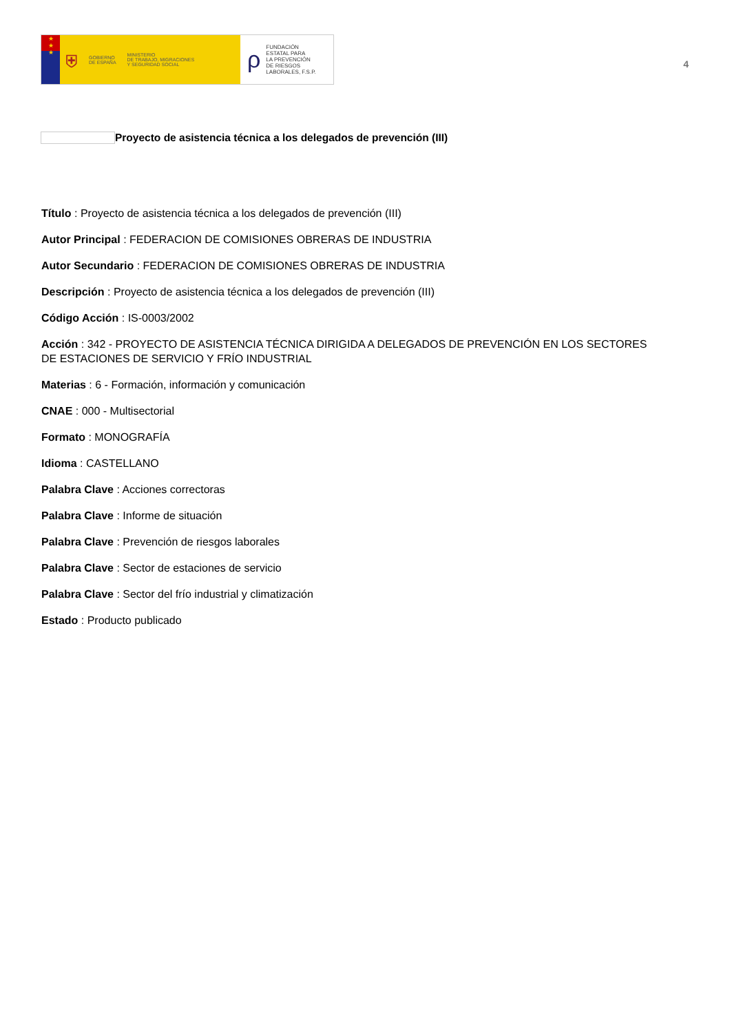★
★
★
⛨ GOBIERNO
DE ESPAÑA MINISTERIO
DE TRABAJO, MIGRACIONES
Y SEGURIDAD SOCIAL
ρ FUNDACIÓN
ESTATAL PARA
LA PREVENCIÓN
DE RIESGOS
LABORALES, F.S.P.
4
Proyecto de asistencia técnica a los delegados de prevención (III)
Título : Proyecto de asistencia técnica a los delegados de prevención (III)
Autor Principal : FEDERACION DE COMISIONES OBRERAS DE INDUSTRIA
Autor Secundario : FEDERACION DE COMISIONES OBRERAS DE INDUSTRIA
Descripción : Proyecto de asistencia técnica a los delegados de prevención (III)
Código Acción : IS-0003/2002
Acción : 342 - PROYECTO DE ASISTENCIA TÉCNICA DIRIGIDA A DELEGADOS DE PREVENCIÓN EN LOS SECTORES DE ESTACIONES DE SERVICIO Y FRÍO INDUSTRIAL
Materias : 6 - Formación, información y comunicación
CNAE : 000 - Multisectorial
Formato : MONOGRAFÍA
Idioma : CASTELLANO
Palabra Clave : Acciones correctoras
Palabra Clave : Informe de situación
Palabra Clave : Prevención de riesgos laborales
Palabra Clave : Sector de estaciones de servicio
Palabra Clave : Sector del frío industrial y climatización
Estado : Producto publicado